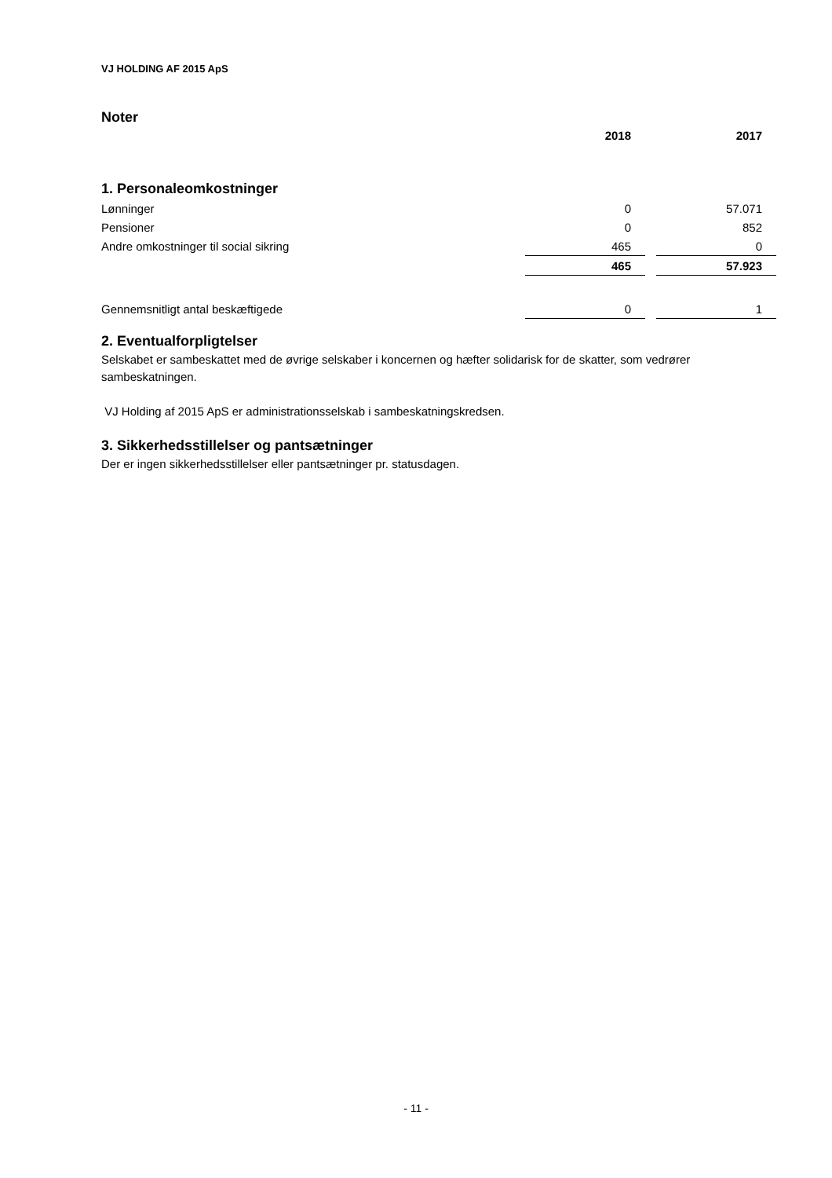VJ HOLDING AF 2015 ApS
Noter
| | 2018 | | 2017 |
| 1. Personaleomkostninger | | | |
| Lønninger | 0 | | 57.071 |
| Pensioner | 0 | | 852 |
| Andre omkostninger til social sikring | 465 | | 0 |
| | 465 | | 57.923 |
| Gennemsnitligt antal beskæftigede | 0 | | 1 |
2. Eventualforpligtelser
Selskabet er sambeskattet med de øvrige selskaber i koncernen og hæfter solidarisk for de skatter, som vedrører sambeskatningen.
VJ Holding af 2015 ApS er administrationsselskab i sambeskatningskredsen.
3. Sikkerhedsstillelser og pantsætninger
Der er ingen sikkerhedsstillelser eller pantsætninger pr. statusdagen.
- 11 -